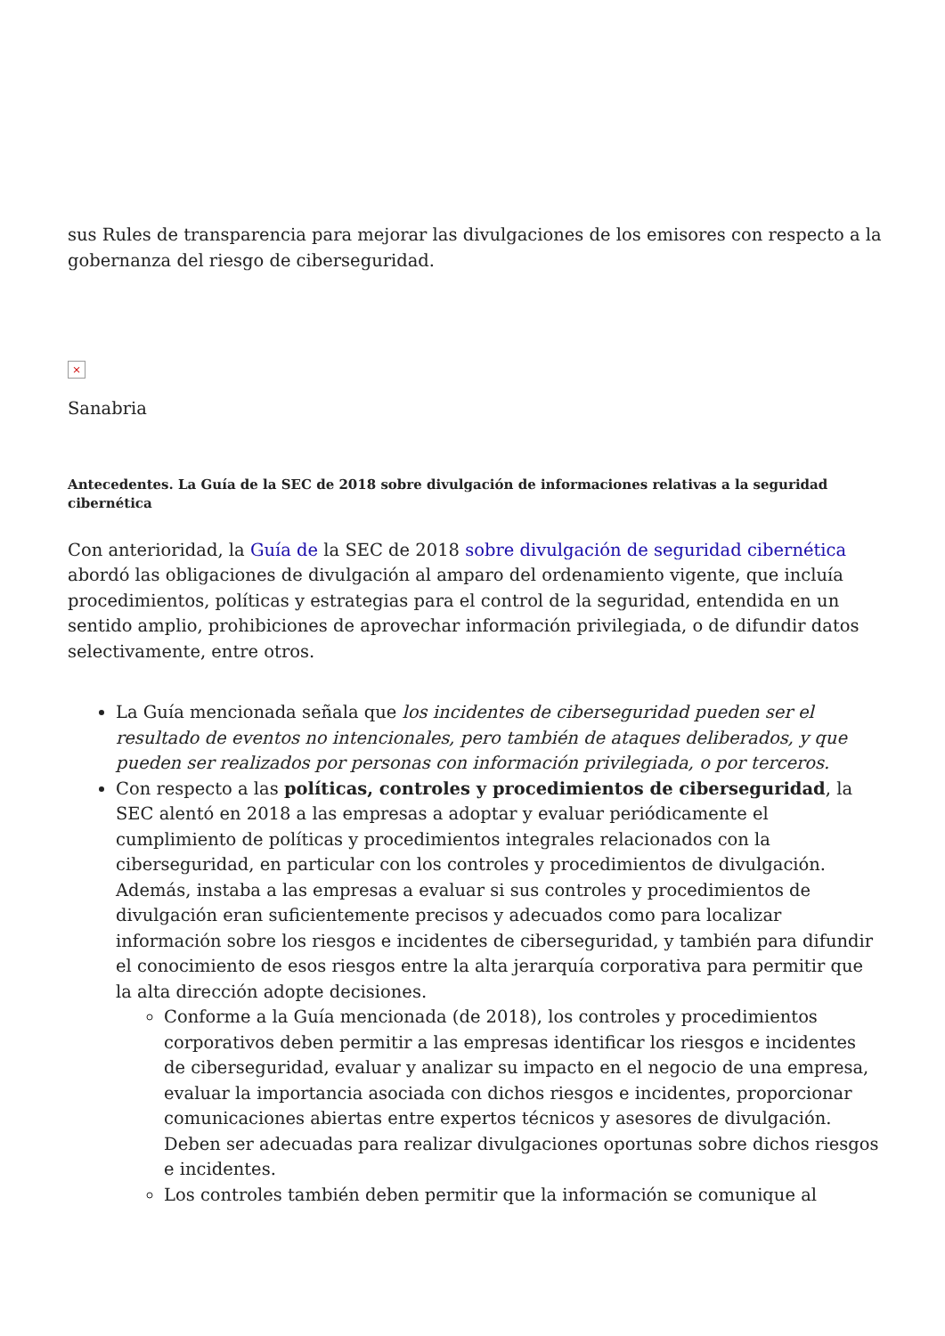sus Rules de transparencia para mejorar las divulgaciones de los emisores con respecto a la gobernanza del riesgo de ciberseguridad.
×
Sanabria
Antecedentes. La Guía de la SEC de 2018 sobre divulgación de informaciones relativas a la seguridad cibernética
Con anterioridad, la Guía de la SEC de 2018 sobre divulgación de seguridad cibernética abordó las obligaciones de divulgación al amparo del ordenamiento vigente, que incluía procedimientos, políticas y estrategias para el control de la seguridad, entendida en un sentido amplio, prohibiciones de aprovechar información privilegiada, o de difundir datos selectivamente, entre otros.
La Guía mencionada señala que los incidentes de ciberseguridad pueden ser el resultado de eventos no intencionales, pero también de ataques deliberados, y que pueden ser realizados por personas con información privilegiada, o por terceros.
Con respecto a las políticas, controles y procedimientos de ciberseguridad, la SEC alentó en 2018 a las empresas a adoptar y evaluar periódicamente el cumplimiento de políticas y procedimientos integrales relacionados con la ciberseguridad, en particular con los controles y procedimientos de divulgación. Además, instaba a las empresas a evaluar si sus controles y procedimientos de divulgación eran suficientemente precisos y adecuados como para localizar información sobre los riesgos e incidentes de ciberseguridad, y también para difundir el conocimiento de esos riesgos entre la alta jerarquía corporativa para permitir que la alta dirección adopte decisiones.
Conforme a la Guía mencionada (de 2018), los controles y procedimientos corporativos deben permitir a las empresas identificar los riesgos e incidentes de ciberseguridad, evaluar y analizar su impacto en el negocio de una empresa, evaluar la importancia asociada con dichos riesgos e incidentes, proporcionar comunicaciones abiertas entre expertos técnicos y asesores de divulgación. Deben ser adecuadas para realizar divulgaciones oportunas sobre dichos riesgos e incidentes.
Los controles también deben permitir que la información se comunique al